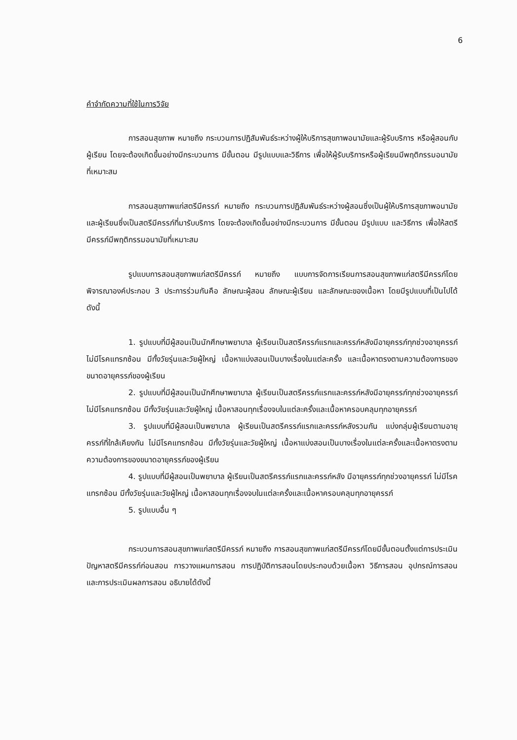6
คำจำกัดความที่ใช้ในการวิจัย
การสอนสุขภาพ หมายถึง กระบวนการปฏิสัมพันธ์ระหว่างผู้ให้บริการสุขภาพอนามัยและผู้รับบริการ หรือผู้สอนกับผู้เรียน โดยจะต้องเกิดขึ้นอย่างมีกระบวนการ มีขั้นตอน มีรูปแบบและวิธีการ เพื่อให้ผู้รับบริการหรือผู้เรียนมีพฤติกรรมอนามัยที่เหมาะสม
การสอนสุขภาพแก่สตรีมีครรภ์ หมายถึง กระบวนการปฏิสัมพันธ์ระหว่างผู้สอนซึ่งเป็นผู้ให้บริการสุขภาพอนามัย และผู้เรียนซึ่งเป็นสตรีมีครรภ์ที่มารับบริการ โดยจะต้องเกิดขึ้นอย่างมีกระบวนการ มีขั้นตอน มีรูปแบบ และวิธีการ เพื่อให้สตรีมีครรภ์มีพฤติกรรมอนามัยที่เหมาะสม
รูปแบบการสอนสุขภาพแก่สตรีมีครรภ์ หมายถึง แบบการจัดการเรียนการสอนสุขภาพแก่สตรีมีครรภ์โดยพิจารณาองค์ประกอบ 3 ประการร่วมกันคือ ลักษณะผู้สอน ลักษณะผู้เรียน และลักษณะของเนื้อหา โดยมีรูปแบบที่เป็นไปได้ดังนี้
1. รูปแบบที่มีผู้สอนเป็นนักศึกษาพยาบาล ผู้เรียนเป็นสตรีครรภ์แรกและครรภ์หลังมีอายุครรภ์ทุกช่วงอายุครรภ์ ไม่มีโรคแทรกซ้อน มีทั้งวัยรุ่นและวัยผู้ใหญ่ เนื้อหาแบ่งสอนเป็นบางเรื่องในแต่ละครั้ง และเนื้อหาตรงตามความต้องการของขนาดอายุครรภ์ของผู้เรียน
2. รูปแบบที่มีผู้สอนเป็นนักศึกษาพยาบาล ผู้เรียนเป็นสตรีครรภ์แรกและครรภ์หลังมีอายุครรภ์ทุกช่วงอายุครรภ์ ไม่มีโรคแทรกซ้อน มีทั้งวัยรุ่นและวัยผู้ใหญ่ เนื้อหาสอนทุกเรื่องจบในแต่ละครั้งและเนื้อหาครอบคลุมทุกอายุครรภ์
3. รูปแบบที่มีผู้สอนเป็นพยาบาล ผู้เรียนเป็นสตรีครรภ์แรกและครรภ์หลังรวมกัน แบ่งกลุ่มผู้เรียนตามอายุครรภ์ที่ใกล้เคียงกัน ไม่มีโรคแทรกซ้อน มีทั้งวัยรุ่นและวัยผู้ใหญ่ เนื้อหาแบ่งสอนเป็นบางเรื่องในแต่ละครั้งและเนื้อหาตรงตามความต้องการของขนาดอายุครรภ์ของผู้เรียน
4. รูปแบบที่มีผู้สอนเป็นพยาบาล ผู้เรียนเป็นสตรีครรภ์แรกและครรภ์หลัง มีอายุครรภ์ทุกช่วงอายุครรภ์ ไม่มีโรคแทรกซ้อน มีทั้งวัยรุ่นและวัยผู้ใหญ่ เนื้อหาสอนทุกเรื่องจบในแต่ละครั้งและเนื้อหาครอบคลุมทุกอายุครรภ์
5. รูปแบบอื่น ๆ
กระบวนการสอนสุขภาพแก่สตรีมีครรภ์ หมายถึง การสอนสุขภาพแก่สตรีมีครรภ์โดยมีขั้นตอนตั้งแต่การประเมินปัญหาสตรีมีครรภ์ก่อนสอน การวางแผนการสอน การปฏิบัติการสอนโดยประกอบด้วยเนื้อหา วิธีการสอน อุปกรณ์การสอน และการประเมินผลการสอน อธิบายได้ดังนี้